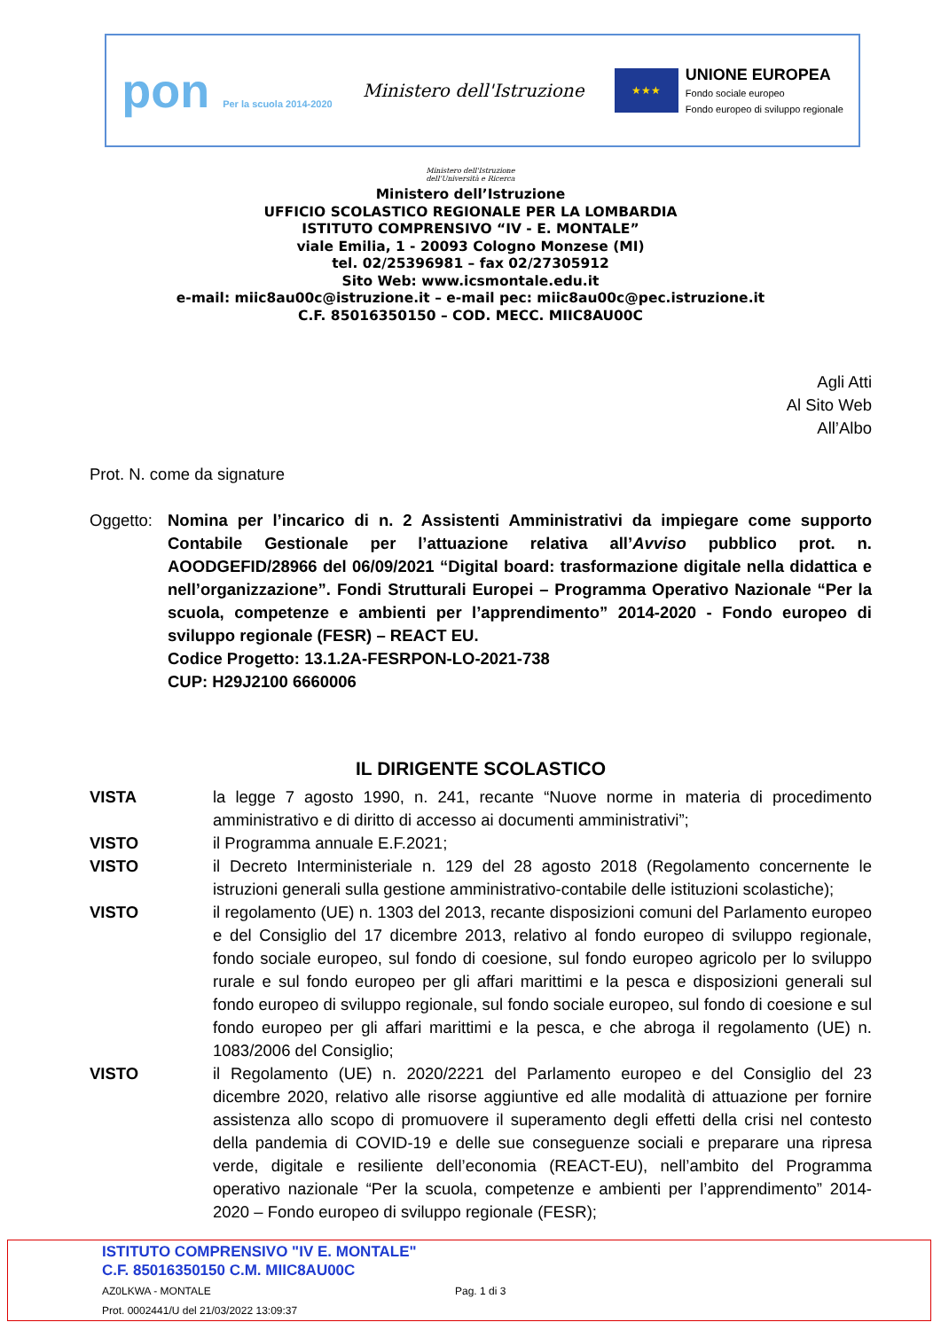pon Per la scuola 2014-2020
Ministero dell'Istruzione
★★★
UNIONE EUROPEA
Fondo sociale europeo
Fondo europeo di sviluppo regionale
Ministero dell'Istruzione
dell'Università e Ricerca
Ministero dell’Istruzione
UFFICIO SCOLASTICO REGIONALE PER LA LOMBARDIA
ISTITUTO COMPRENSIVO “IV - E. MONTALE”
viale Emilia, 1 - 20093 Cologno Monzese (MI)
tel. 02/25396981 – fax 02/27305912
Sito Web: www.icsmontale.edu.it
e-mail: miic8au00c@istruzione.it – e-mail pec: miic8au00c@pec.istruzione.it
C.F. 85016350150 – COD. MECC. MIIC8AU00C
Agli Atti
Al Sito Web
All’Albo
Prot. N. come da signature
Oggetto:
Nomina per l’incarico di n. 2 Assistenti Amministrativi da impiegare come supporto Contabile Gestionale per l’attuazione relativa all’Avviso pubblico prot. n. AOODGEFID/28966 del 06/09/2021 “Digital board: trasformazione digitale nella didattica e nell’organizzazione”. Fondi Strutturali Europei – Programma Operativo Nazionale “Per la scuola, competenze e ambienti per l’apprendimento” 2014-2020 - Fondo europeo di sviluppo regionale (FESR) – REACT EU.
Codice Progetto: 13.1.2A-FESRPON-LO-2021-738
CUP: H29J2100 6660006
IL DIRIGENTE SCOLASTICO
VISTA la legge 7 agosto 1990, n. 241, recante “Nuove norme in materia di procedimento amministrativo e di diritto di accesso ai documenti amministrativi”;
VISTO il Programma annuale E.F.2021;
VISTO il Decreto Interministeriale n. 129 del 28 agosto 2018 (Regolamento concernente le istruzioni generali sulla gestione amministrativo-contabile delle istituzioni scolastiche);
VISTO il regolamento (UE) n. 1303 del 2013, recante disposizioni comuni del Parlamento europeo e del Consiglio del 17 dicembre 2013, relativo al fondo europeo di sviluppo regionale, fondo sociale europeo, sul fondo di coesione, sul fondo europeo agricolo per lo sviluppo rurale e sul fondo europeo per gli affari marittimi e la pesca e disposizioni generali sul fondo europeo di sviluppo regionale, sul fondo sociale europeo, sul fondo di coesione e sul fondo europeo per gli affari marittimi e la pesca, e che abroga il regolamento (UE) n. 1083/2006 del Consiglio;
VISTO il Regolamento (UE) n. 2020/2221 del Parlamento europeo e del Consiglio del 23 dicembre 2020, relativo alle risorse aggiuntive ed alle modalità di attuazione per fornire assistenza allo scopo di promuovere il superamento degli effetti della crisi nel contesto della pandemia di COVID-19 e delle sue conseguenze sociali e preparare una ripresa verde, digitale e resiliente dell’economia (REACT-EU), nell’ambito del Programma operativo nazionale “Per la scuola, competenze e ambienti per l’apprendimento” 2014-2020 – Fondo europeo di sviluppo regionale (FESR);
ISTITUTO COMPRENSIVO "IV E. MONTALE"
C.F. 85016350150 C.M. MIIC8AU00C
AZ0LKWA - MONTALE
Prot. 0002441/U del 21/03/2022 13:09:37
Pag. 1 di 3